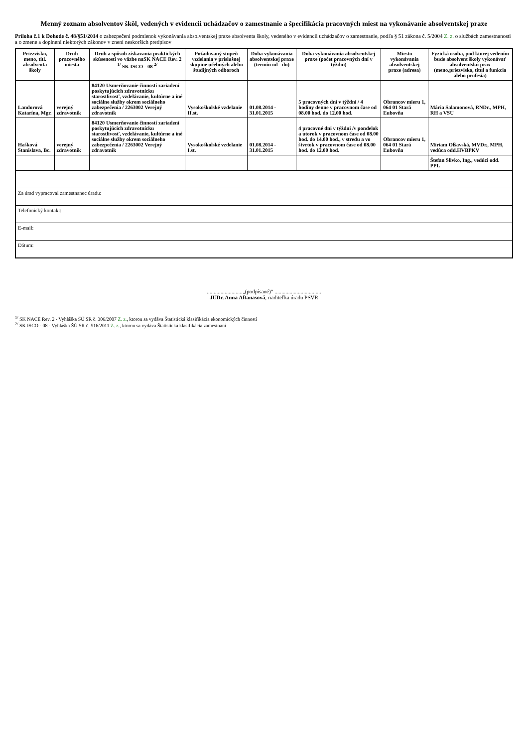Menný zoznam absolventov škôl, vedených v evidencii uchádzačov o zamestnanie a špecifikácia pracovných miest na vykonávanie absolventskej praxe
Príloha č.1 k Dohode č. 48/§51/2014 o zabezpečení podmienok vykonávania absolventskej praxe absolventa školy, vedeného v evidencii uchádzačov o zamestnanie, podľa § 51 zákona č. 5/2004 Z. z. o službách zamestnanosti a o zmene a doplnení niektorých zákonov v znení neskorších predpisov
| Priezvisko, meno, titl. absolventa školy | Druh pracovného miesta | Druh a spôsob získavania praktických skúseností vo väzbe naSK NACE Rev. 2 <sup>1/</sup> SK ISCO - 08 <sup>2/</sup> | Požadovaný stupeň vzdelania v príslušnej skupine učebných alebo študijných odboroch | Doba vykonávania absolventskej praxe (termín od - do) | Doba vykonávania absolventskej praxe (počet pracovných dní v týždni) | Miesto vykonávania absolventskej praxe (adresa) | Fyzická osoba, pod ktorej vedením bude absolvent školy vykonávať absolventskú prax (meno,priezvisko, titul a funkcia alebo profesia) |
| --- | --- | --- | --- | --- | --- | --- | --- |
| Landorová Katarína, Mgr. | verejný zdravotník | 84120 Usmerňovanie činností zariadení poskytujúcich zdravotnícku starostlivosť, vzdelávanie, kultúrne a iné sociálne služby okrem sociálneho zabezpečenia / 2263002 Verejný zdravotník | Vysokoškolské vzdelanie II.st. | 01.08.2014 - 31.01.2015 | 5 pracovných dní v týždni / 4 hodiny denne v pracovnom čase od 08.00 hod. do 12.00 hod. | Obrancov mieru 1, 064 01 Stará Ľubovňa | Mária Salamonová, RNDr., MPH, RH a VSU |
| Hašková Stanislava, Bc. | verejný zdravotník | 84120 Usmerňovanie činností zariadení poskytujúcich zdravotnícku starostlivosť, vzdelávanie, kultúrne a iné sociálne služby okrem sociálneho zabezpečenia / 2263002 Verejný zdravotník | Vysokoškolské vzdelanie I.st. | 01.08.2014 - 31.01.2015 | 4 pracovné dni v týždni /v pondelok a utorok v pracovnom čase od 08.00 hod. do 14.00 hod., v stredu a vo štvrtok v pracovnom čase od 08.00 hod. do 12.00 hod. | Obrancov mieru 1, 064 01 Stará Ľubovňa | Miriam Olšavská, MVDr., MPH, vedúca odd.HVBPKV |
| | | | | | | | Štefan Slivko, Ing., vedúci odd. PPL |
| Za úrad vypracoval zamestnanec úradu: | | | | | | | |
| Telefonický kontakt: | | | | | | | |
| E-mail: | | | | | | | |
| Dátum: | | | | | | | |
..........................„(podpísané)“ ..................................
JUDr. Anna Aftanasová, riaditeľka úradu PSVR
<sup>1/</sup> SK NACE Rev. 2 - Vyhláška ŠÚ SR č. 306/2007 Z. z., ktorou sa vydáva Štatistická klasifikácia ekonomických činností
<sup>2/</sup> SK ISCO - 08 - Vyhláška ŠÚ SR č. 516/2011 Z. z., ktorou sa vydáva Štatistická klasifikácia zamestnaní